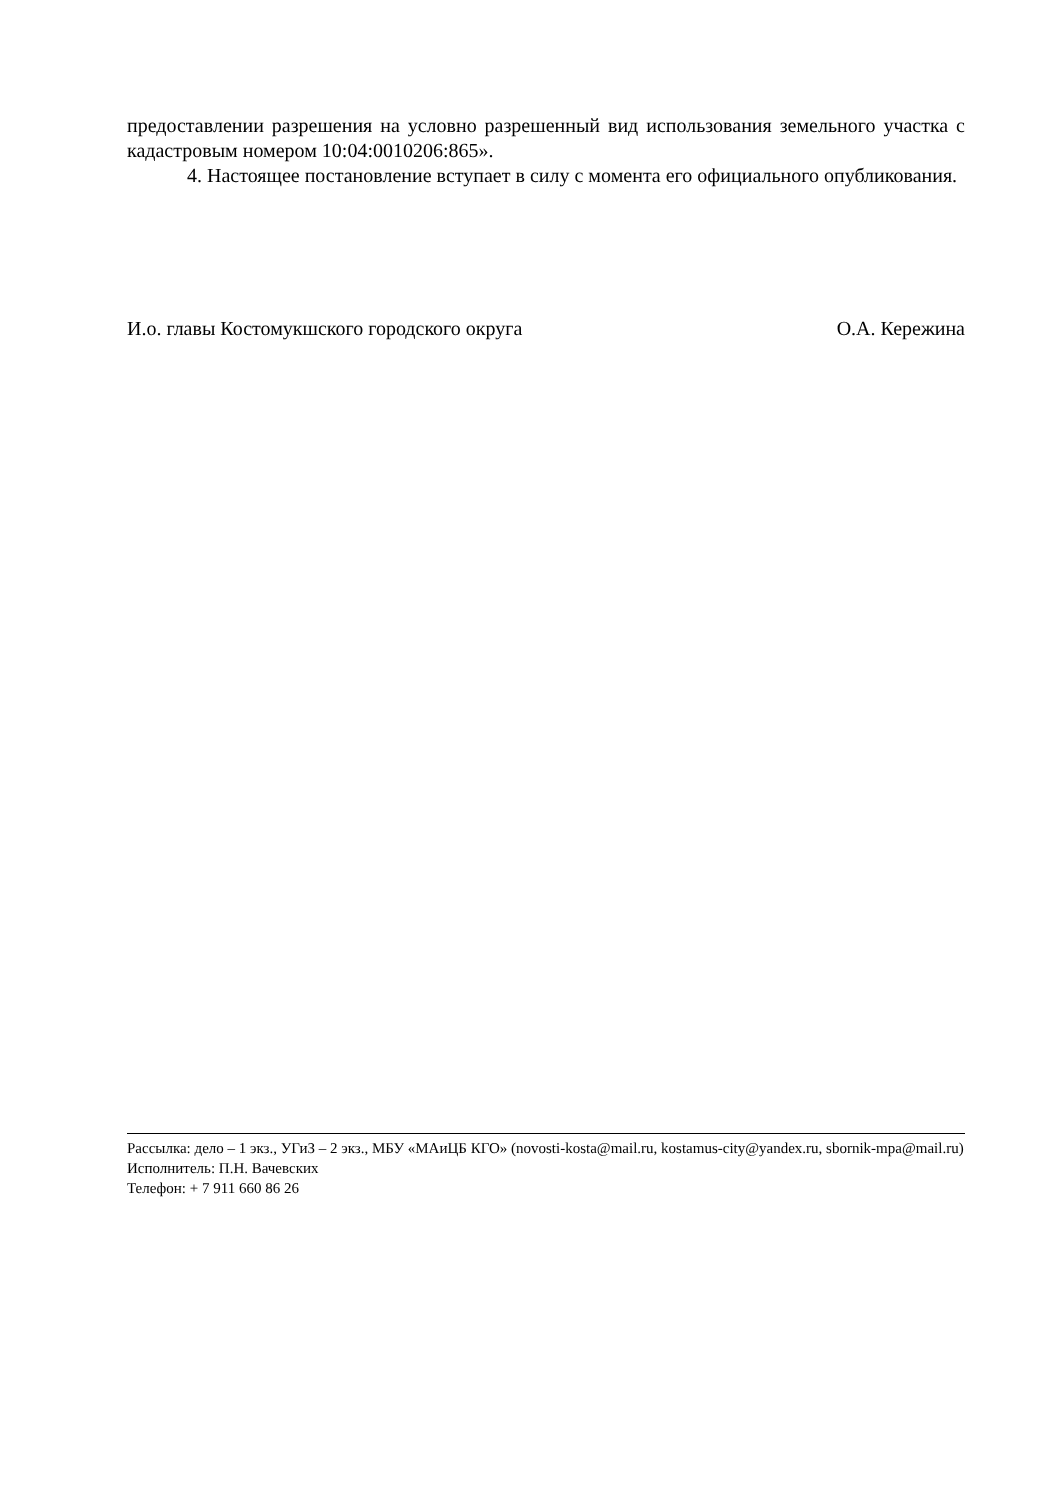предоставлении разрешения на условно разрешенный вид использования земельного участка с кадастровым номером 10:04:0010206:865».
4. Настоящее постановление вступает в силу с момента его официального опубликования.
И.о. главы Костомукшского городского округа О.А. Кережина
Рассылка: дело – 1 экз., УГиЗ – 2 экз., МБУ «МАиЦБ КГО» (novosti-kosta@mail.ru, kostamus-city@yandex.ru, sbornik-mpa@mail.ru)
Исполнитель: П.Н. Вачевских
Телефон: + 7 911 660 86 26